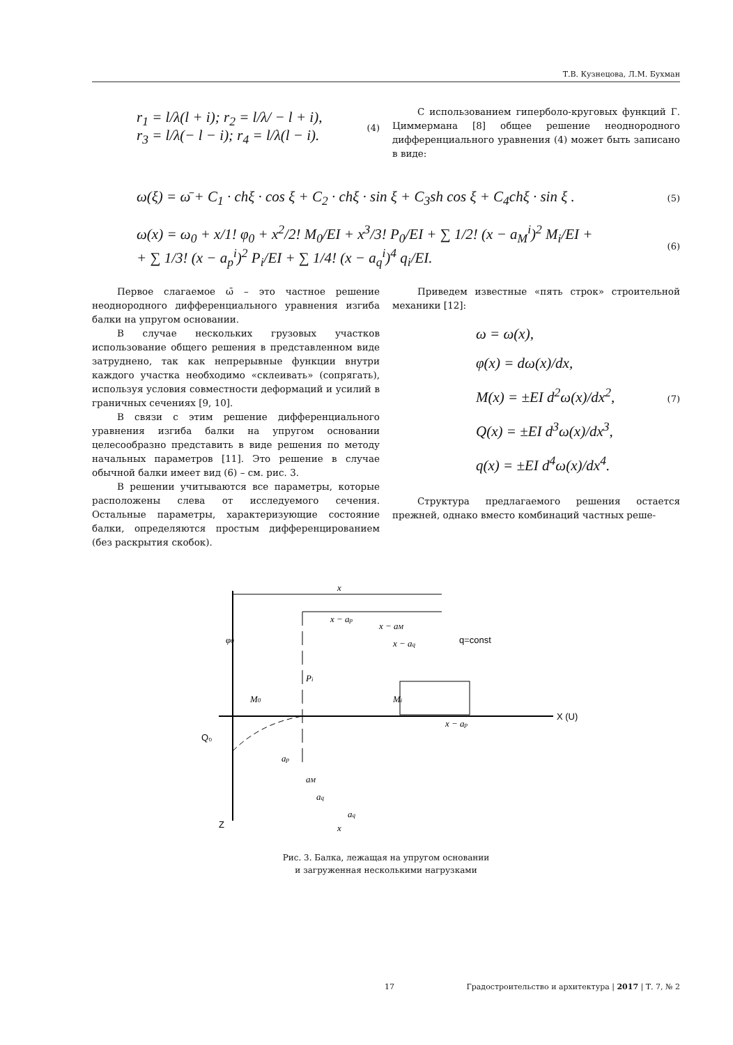Т.В. Кузнецова, Л.М. Бухман
r<sub>1</sub> = l/λ(l + i); r<sub>2</sub> = l/λ/ − l + i),
r<sub>3</sub> = l/λ(− l − i); r<sub>4</sub> = l/λ(l − i). (4)
С использованием гиперболо-круговых функций Г. Циммермана [8] общее решение неоднородного дифференциального уравнения (4) может быть записано в виде:
ω(ξ) = ω̄ + C<sub>1</sub> · chξ · cos ξ + C<sub>2</sub> · chξ · sin ξ + C<sub>3</sub>sh cos ξ + C<sub>4</sub>chξ · sin ξ . (5)
ω(x) = ω<sub>0</sub> + x/1! φ<sub>0</sub> + x<sup>2</sup>/2! M<sub>0</sub>/EI + x<sup>3</sup>/3! P<sub>0</sub>/EI + ∑ 1/2! (x − a<sub>M</sub><sup>i</sup>)<sup>2</sup> M<sub>i</sub>/EI +
+ ∑ 1/3! (x − a<sub>p</sub><sup>i</sup>)<sup>2</sup> P<sub>i</sub>/EI + ∑ 1/4! (x − a<sub>q</sub><sup>i</sup>)<sup>4</sup> q<sub>i</sub>/EI. (6)
Первое слагаемое ω̄ – это частное решение неоднородного дифференциального уравнения изгиба балки на упругом основании.
В случае нескольких грузовых участков использование общего решения в представленном виде затруднено, так как непрерывные функции внутри каждого участка необходимо «склеивать» (сопрягать), используя условия совместности деформаций и усилий в граничных сечениях [9, 10].
В связи с этим решение дифференциального уравнения изгиба балки на упругом основании целесообразно представить в виде решения по методу начальных параметров [11]. Это решение в случае обычной балки имеет вид (6) – см. рис. 3.
В решении учитываются все параметры, которые расположены слева от исследуемого сечения. Остальные параметры, характеризующие состояние балки, определяются простым дифференцированием (без раскрытия скобок).
Приведем известные «пять строк» строительной механики [12]:
ω = ω(x),
φ(x) = dω(x)/dx,
M(x) = ±EI d<sup>2</sup>ω(x)/dx<sup>2</sup>,
Q(x) = ±EI d<sup>3</sup>ω(x)/dx<sup>3</sup>,
q(x) = ±EI d<sup>4</sup>ω(x)/dx<sup>4</sup>. (7)
Структура предлагаемого решения остается прежней, однако вместо комбинаций частных реше-
X (U)
Z
x
x − ap
x − aM
x − aq
Pi
φ0
M0
Mi
q=const
Q₀
x − ap
ap
aM
aq
aq
x
Рис. 3. Балка, лежащая на упругом основании
и загруженная несколькими нагрузками
17 Градостроительство и архитектура | 2017 | Т. 7, № 2